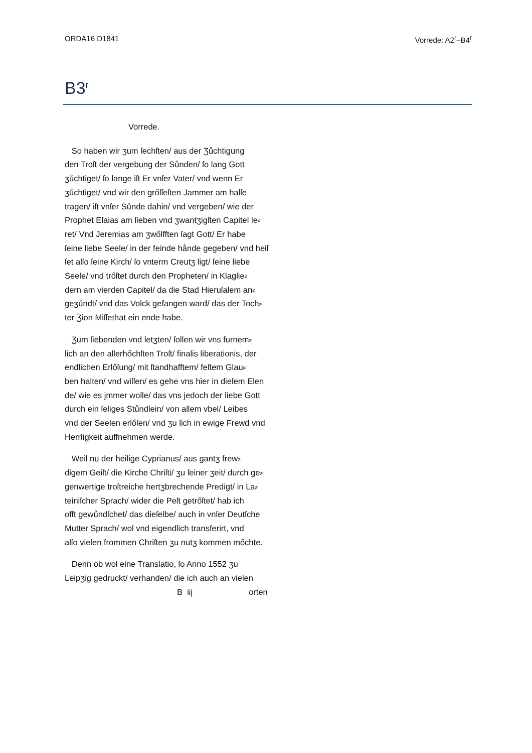ORDA16 D1841 Vorrede: A2<sup>r</sup>–B4<sup>r</sup>
B3<sup>r</sup>
Vorrede.
So haben wir ʒum ſechſten/ aus der Ʒůchtigung
den Troſt der vergebung der Sůnden/ ſo lang Gott
ʒůchtiget/ ſo lange iſt Er vnſer Vater/ vnd wenn Er
ʒůchtiget/ vnd wir den grőſſeſten Jammer am halſe
tragen/ iſt vnſer Sůnde dahin/ vnd vergeben/ wie der
Prophet Eſaias am ſieben vnd ʒwantʒigſten Capitel le⸗
ret/ Vnd Jeremias am ʒwőlfften ſagt Gott/ Er habe
ſeine liebe Seele/ in der feinde hånde gegeben/ vnd heiſ
ſet alſo ſeine Kirch/ ſo vnterm Creutʒ ligt/ ſeine liebe
Seele/ vnd trőſtet durch den Propheten/ in Klaglie⸗
dern am vierden Capitel/ da die Stad Hieruſalem an⸗
geʒůndt/ vnd das Volck gefangen ward/ das der Toch⸗
ter Ʒion Miſſethat ein ende habe.
Ʒum ſiebenden vnd letʒten/ ſollen wir vns furnem⸗
lich an den allerhőchſten Troſt/ finalis liberationis, der
endlichen Erlőſung/ mit ſtandhafftem/ feſtem Glau⸗
ben halten/ vnd wiſſen/ es gehe vns hier in dieſem Elen
de/ wie es jmmer wolle/ das vns jedoch der liebe Gott
durch ein ſeliges Stůndlein/ von allem vbel/ Leibes
vnd der Seelen erlőſen/ vnd ʒu ſich in ewige Frewd vnd
Herrligkeit auffnehmen werde.
Weil nu der heilige Cyprianus/ aus gantʒ frew⸗
digem Geiſt/ die Kirche Chriſti/ ʒu ſeiner ʒeit/ durch ge⸗
genwertige troſtreiche hertʒbrechende Predigt/ in La⸗
teiniſcher Sprach/ wider die Peſt getrőſtet/ hab ich
offt gewůndſchet/ das dieſelbe/ auch in vnſer Deutſche
Mutter Sprach/ wol vnd eigendlich transferirt, vnd
alſo vielen frommen Chriſten ʒu nutʒ kommen mőchte.
Denn ob wol eine Translatio, ſo Anno 1552 ʒu
Leipʒig gedruckt/ verhanden/ die ich auch an vielen
B iij orten